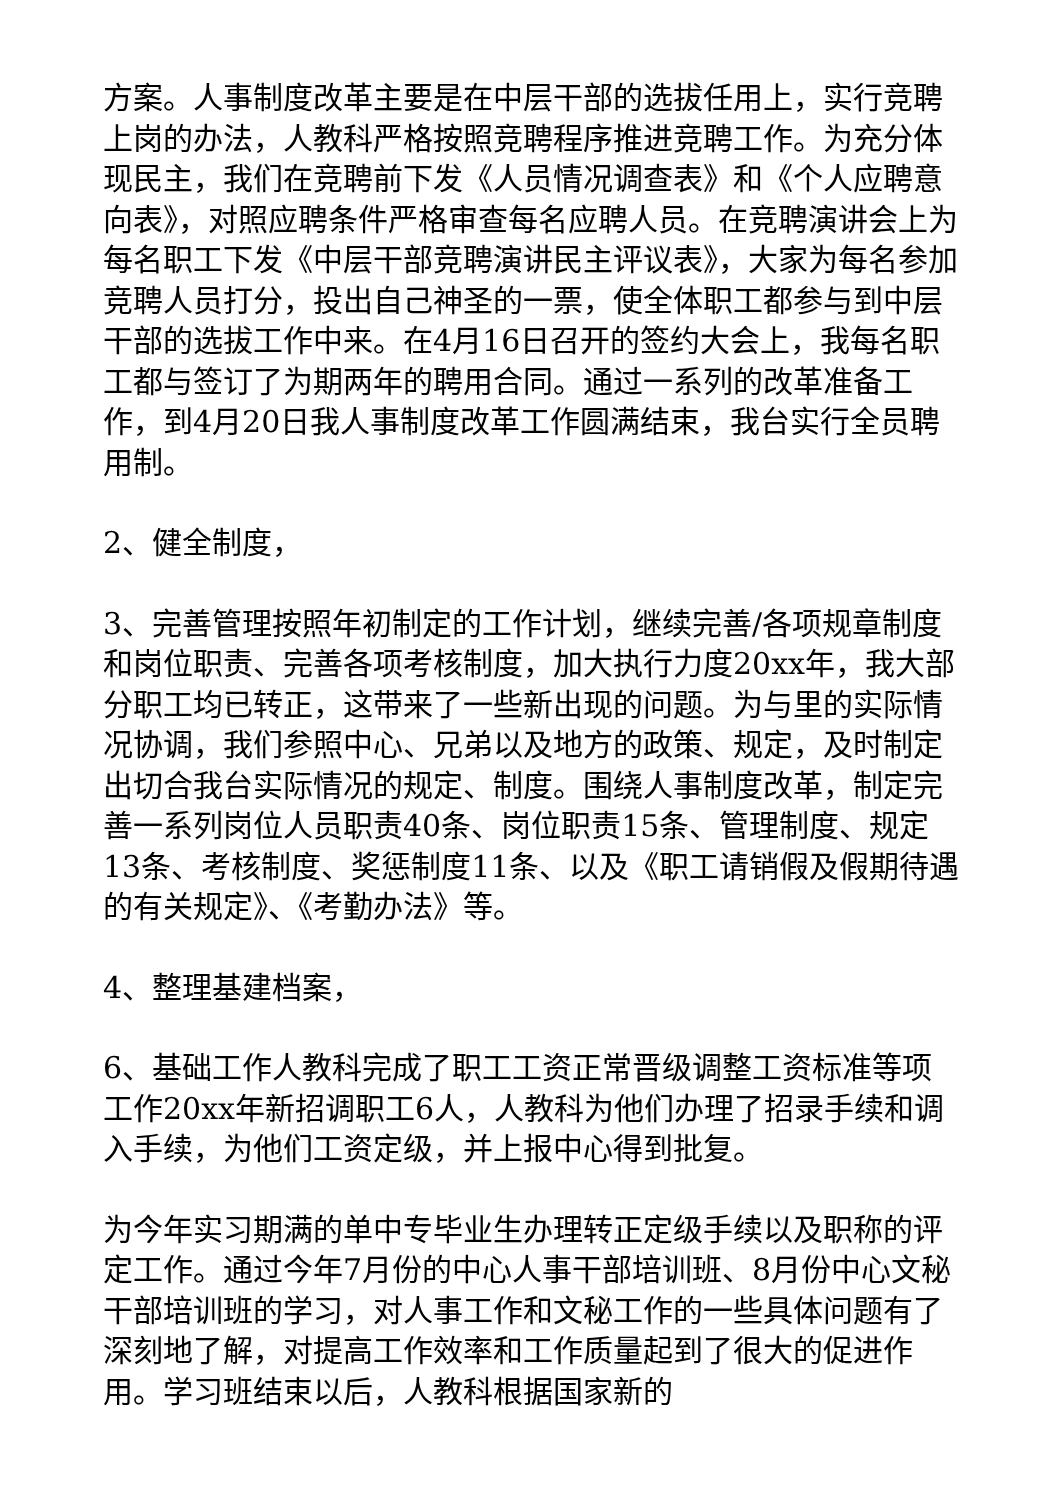方案。人事制度改革主要是在中层干部的选拔任用上，实行竞聘上岗的办法，人教科严格按照竞聘程序推进竞聘工作。为充分体现民主，我们在竞聘前下发《人员情况调查表》和《个人应聘意向表》，对照应聘条件严格审查每名应聘人员。在竞聘演讲会上为每名职工下发《中层干部竞聘演讲民主评议表》，大家为每名参加竞聘人员打分，投出自己神圣的一票，使全体职工都参与到中层干部的选拔工作中来。在4月16日召开的签约大会上，我每名职工都与签订了为期两年的聘用合同。通过一系列的改革准备工作，到4月20日我人事制度改革工作圆满结束，我台实行全员聘用制。
2、健全制度，
3、完善管理按照年初制定的工作计划，继续完善/各项规章制度和岗位职责、完善各项考核制度，加大执行力度20xx年，我大部分职工均已转正，这带来了一些新出现的问题。为与里的实际情况协调，我们参照中心、兄弟以及地方的政策、规定，及时制定出切合我台实际情况的规定、制度。围绕人事制度改革，制定完善一系列岗位人员职责40条、岗位职责15条、管理制度、规定13条、考核制度、奖惩制度11条、以及《职工请销假及假期待遇的有关规定》、《考勤办法》等。
4、整理基建档案，
6、基础工作人教科完成了职工工资正常晋级调整工资标准等项工作20xx年新招调职工6人，人教科为他们办理了招录手续和调入手续，为他们工资定级，并上报中心得到批复。
为今年实习期满的单中专毕业生办理转正定级手续以及职称的评定工作。通过今年7月份的中心人事干部培训班、8月份中心文秘干部培训班的学习，对人事工作和文秘工作的一些具体问题有了深刻地了解，对提高工作效率和工作质量起到了很大的促进作用。学习班结束以后，人教科根据国家新的